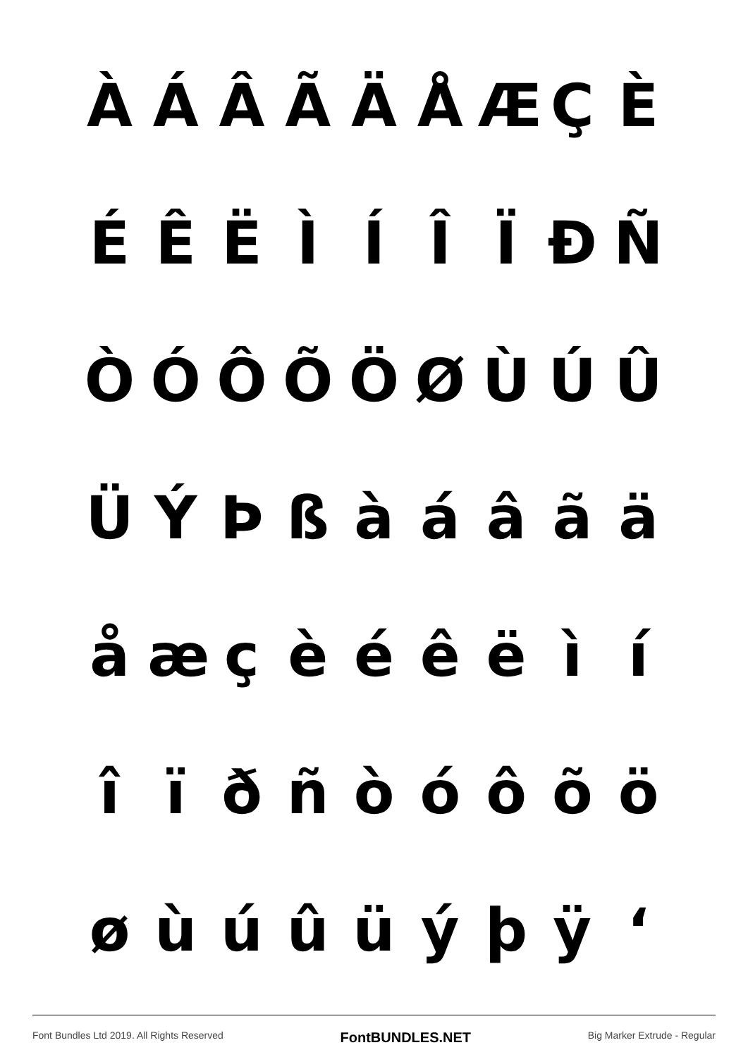À Á Â Ã Ä Å Æ Ç È
É Ê Ë Ì Í Î Ï Ð Ñ
Ò Ó Ô Õ Ö Ø Ù Ú Û
Ü Ý Þ ß à á â ã ä
å æ ç è é ê ë ì í
î ï ð ñ ò ó ô õ ö
ø ù ú û ü ý þ ÿ ‘
Font Bundles Ltd 2019. All Rights Reserved FontBUNDLES.NET Big Marker Extrude - Regular